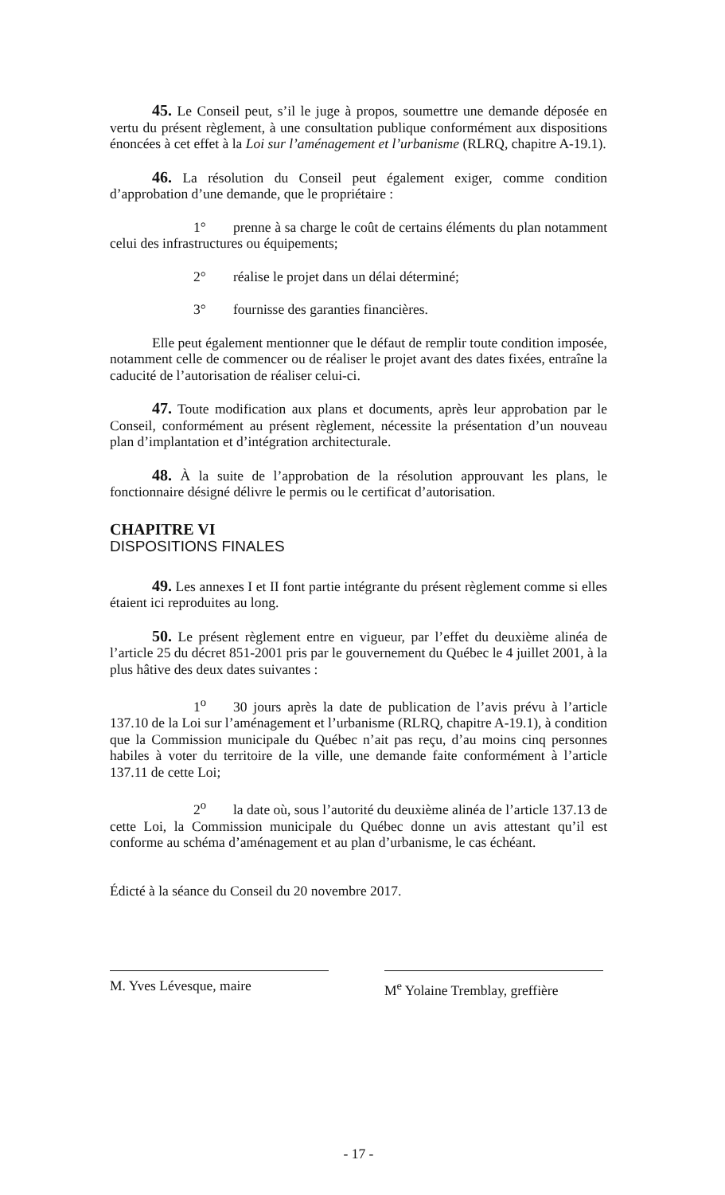45. Le Conseil peut, s’il le juge à propos, soumettre une demande déposée en vertu du présent règlement, à une consultation publique conformément aux dispositions énoncées à cet effet à la Loi sur l’aménagement et l’urbanisme (RLRQ, chapitre A-19.1).
46. La résolution du Conseil peut également exiger, comme condition d’approbation d’une demande, que le propriétaire :
1° prenne à sa charge le coût de certains éléments du plan notamment celui des infrastructures ou équipements;
2° réalise le projet dans un délai déterminé;
3° fournisse des garanties financières.
Elle peut également mentionner que le défaut de remplir toute condition imposée, notamment celle de commencer ou de réaliser le projet avant des dates fixées, entraîne la caducité de l’autorisation de réaliser celui-ci.
47. Toute modification aux plans et documents, après leur approbation par le Conseil, conformément au présent règlement, nécessite la présentation d’un nouveau plan d’implantation et d’intégration architecturale.
48. À la suite de l’approbation de la résolution approuvant les plans, le fonctionnaire désigné délivre le permis ou le certificat d’autorisation.
CHAPITRE VI
DISPOSITIONS FINALES
49. Les annexes I et II font partie intégrante du présent règlement comme si elles étaient ici reproduites au long.
50. Le présent règlement entre en vigueur, par l’effet du deuxième alinéa de l’article 25 du décret 851-2001 pris par le gouvernement du Québec le 4 juillet 2001, à la plus hâtive des deux dates suivantes :
1<sup>o</sup> 30 jours après la date de publication de l’avis prévu à l’article 137.10 de la Loi sur l’aménagement et l’urbanisme (RLRQ, chapitre A-19.1), à condition que la Commission municipale du Québec n’ait pas reçu, d’au moins cinq personnes habiles à voter du territoire de la ville, une demande faite conformément à l’article 137.11 de cette Loi;
2<sup>o</sup> la date où, sous l’autorité du deuxième alinéa de l’article 137.13 de cette Loi, la Commission municipale du Québec donne un avis attestant qu’il est conforme au schéma d’aménagement et au plan d’urbanisme, le cas échéant.
Édicté à la séance du Conseil du 20 novembre 2017.
M. Yves Lévesque, maire M<sup>e</sup> Yolaine Tremblay, greffière
- 17 -